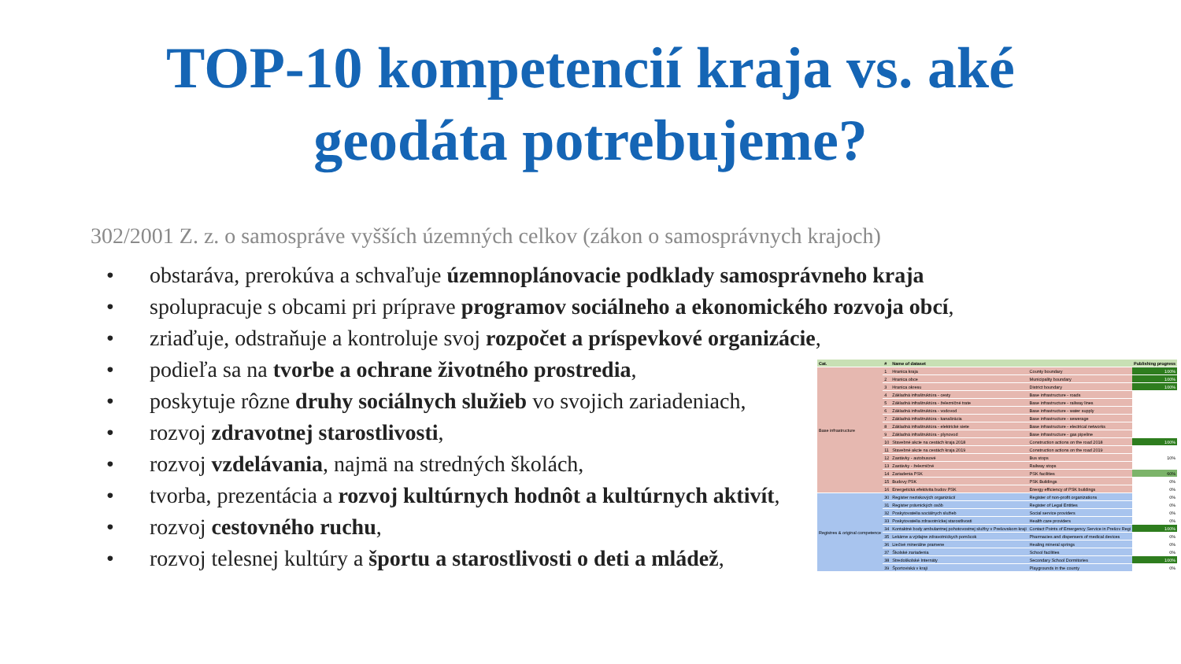TOP-10 kompetencií kraja vs. aké
geodáta potrebujeme?
302/2001 Z. z. o samospráve vyšších územných celkov (zákon o samosprávnych krajoch)
• obstaráva, prerokúva a schvaľuje územnoplánovacie podklady samosprávneho kraja
• spolupracuje s obcami pri príprave programov sociálneho a ekonomického rozvoja obcí,
• zriaďuje, odstraňuje a kontroluje svoj rozpočet a príspevkové organizácie,
• podieľa sa na tvorbe a ochrane životného prostredia,
• poskytuje rôzne druhy sociálnych služieb vo svojich zariadeniach,
• rozvoj zdravotnej starostlivosti,
• rozvoj vzdelávania, najmä na stredných školách,
• tvorba, prezentácia a rozvoj kultúrnych hodnôt a kultúrnych aktivít,
• rozvoj cestovného ruchu,
• rozvoj telesnej kultúry a športu a starostlivosti o deti a mládež,
| Cat. | # | Name of dataset | | Publishing progress |
| --- | --- | --- | --- | --- |
| Base infrastructure | 1 | Hranica kraja | County boundary | 100% |
| | 2 | Hranica obce | Municipality boundary | 100% |
| | 3 | Hranica okresu | District boundary | 100% |
| | 4 | Základná infraštruktúra - cesty | Base infrastructure - roads | |
| | 5 | Základná infraštruktúra - železničné trate | Base infrastructure - railway lines | |
| | 6 | Základná infraštruktúra - vodovod | Base infrastructure - water supply | |
| | 7 | Základná infraštruktúra - kanalizácia | Base infrastructure - sewerage | |
| | 8 | Základná infraštruktúra - elektrické siete | Base infrastructure - electrical networks | |
| | 9 | Základná infraštruktúra - plynovod | Base infrastructure - gas pipeline | |
| | 10 | Stavebné akcie na cestách kraja 2018 | Construction actions on the road 2018 | 100% |
| | 11 | Stavebné akcie na cestách kraja 2019 | Construction actions on the road 2019 | |
| | 12 | Zastávky - autobusové | Bus stops | 10% |
| | 13 | Zastávky - železničné | Railway stops | |
| | 14 | Zariadenia PSK | PSK facilities | 60% |
| | 15 | Budovy PSK | PSK Buildings | 0% |
| | 16 | Energetická efektivita budov PSK | Energy efficiency of PSK buildings | 0% |
| Registres & original competence | 30 | Register neziskových organizácií | Register of non-profit organizations | 0% |
| | 31 | Register právnických osôb | Register of Legal Entities | 0% |
| | 32 | Poskytovatelia sociálnych služieb | Social service providers | 0% |
| | 33 | Poskytovatelia zdravotníckej starostlivosti | Health care providers | 0% |
| | 34 | Kontaktné body ambulantnej pohotovostnej služby v Prešovskom kraji | Contact Points of Emergency Service in Prešov Regi | 100% |
| | 35 | Lekárne a výdajne zdravotníckych pomôcok | Pharmacies and dispensers of medical devices | 0% |
| | 36 | Liečivé minerálne pramene | Healing mineral springs | 0% |
| | 37 | Školské zariadenia | School facilities | 0% |
| | 38 | Stredoškolské Internáty | Secondary School Dormitories | 100% |
| | 39 | Športoviská v kraji | Playgrounds in the county | 0% |